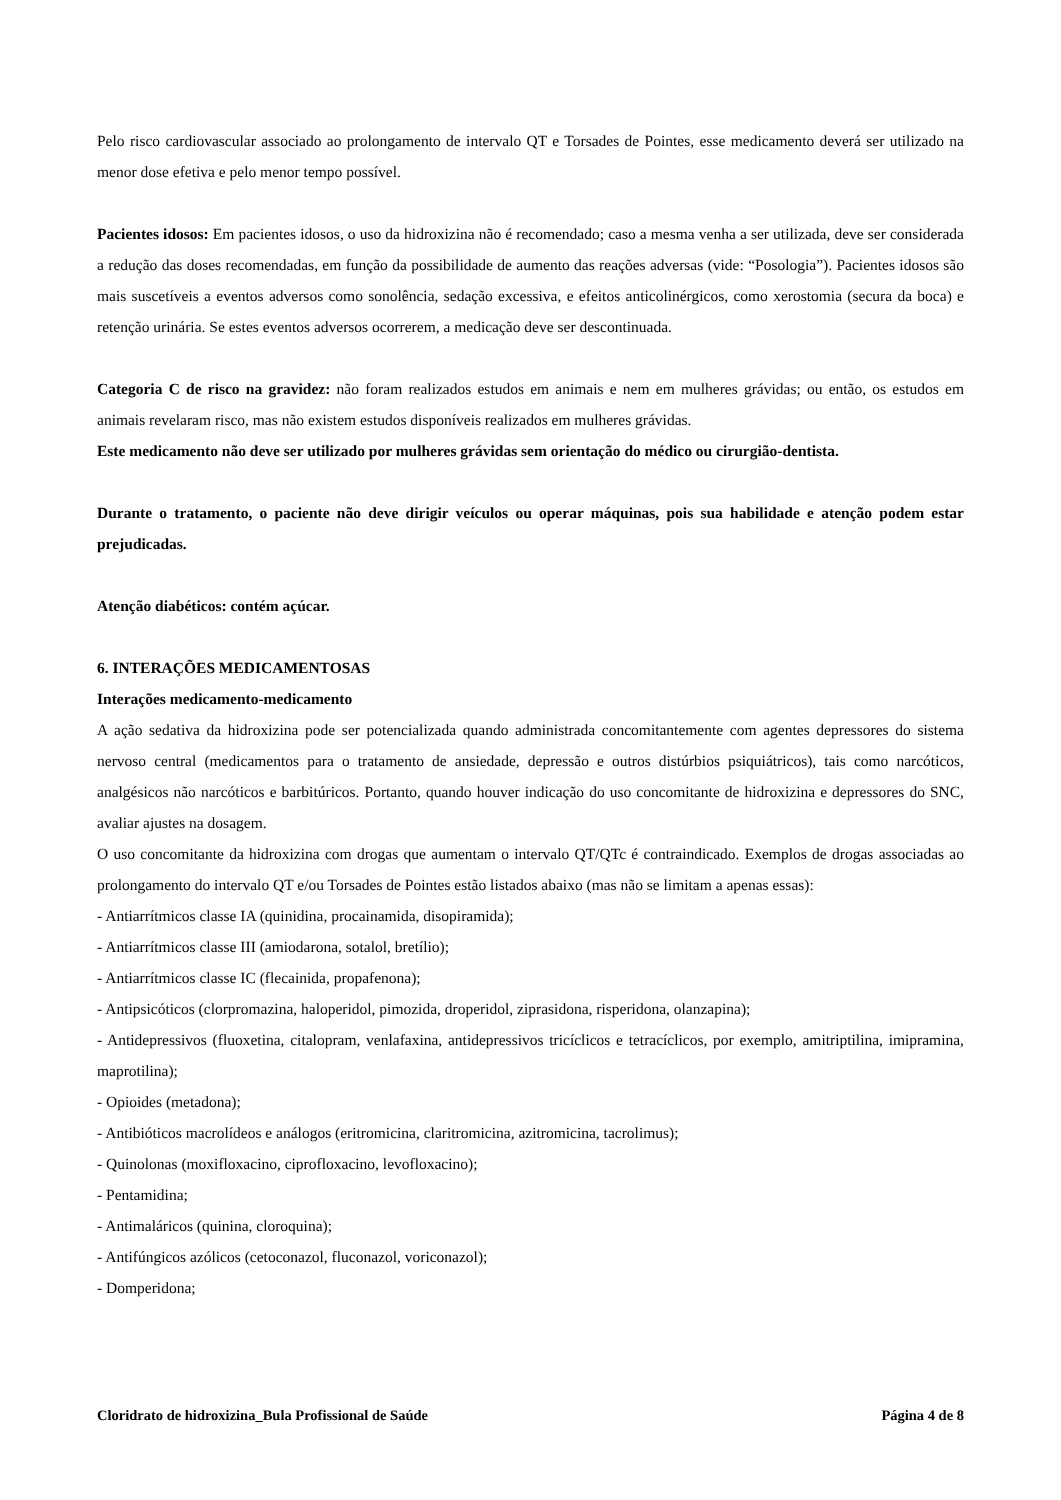Pelo risco cardiovascular associado ao prolongamento de intervalo QT e Torsades de Pointes, esse medicamento deverá ser utilizado na menor dose efetiva e pelo menor tempo possível.
Pacientes idosos: Em pacientes idosos, o uso da hidroxizina não é recomendado; caso a mesma venha a ser utilizada, deve ser considerada a redução das doses recomendadas, em função da possibilidade de aumento das reações adversas (vide: “Posologia”). Pacientes idosos são mais suscetíveis a eventos adversos como sonolência, sedação excessiva, e efeitos anticolinérgicos, como xerostomia (secura da boca) e retenção urinária. Se estes eventos adversos ocorrerem, a medicação deve ser descontinuada.
Categoria C de risco na gravidez: não foram realizados estudos em animais e nem em mulheres grávidas; ou então, os estudos em animais revelaram risco, mas não existem estudos disponíveis realizados em mulheres grávidas.
Este medicamento não deve ser utilizado por mulheres grávidas sem orientação do médico ou cirurgião-dentista.
Durante o tratamento, o paciente não deve dirigir veículos ou operar máquinas, pois sua habilidade e atenção podem estar prejudicadas.
Atenção diabéticos: contém açúcar.
6. INTERAÇÕES MEDICAMENTOSAS
Interações medicamento-medicamento
A ação sedativa da hidroxizina pode ser potencializada quando administrada concomitantemente com agentes depressores do sistema nervoso central (medicamentos para o tratamento de ansiedade, depressão e outros distúrbios psiquiátricos), tais como narcóticos, analgésicos não narcóticos e barbitúricos. Portanto, quando houver indicação do uso concomitante de hidroxizina e depressores do SNC, avaliar ajustes na dosagem.
O uso concomitante da hidroxizina com drogas que aumentam o intervalo QT/QTc é contraindicado. Exemplos de drogas associadas ao prolongamento do intervalo QT e/ou Torsades de Pointes estão listados abaixo (mas não se limitam a apenas essas):
- Antiarrítmicos classe IA (quinidina, procainamida, disopiramida);
- Antiarrítmicos classe III (amiodarona, sotalol, bretílio);
- Antiarrítmicos classe IC (flecainida, propafenona);
- Antipsicóticos (clorpromazina, haloperidol, pimozida, droperidol, ziprasidona, risperidona, olanzapina);
- Antidepressivos (fluoxetina, citalopram, venlafaxina, antidepressivos tricíclicos e tetracíclicos, por exemplo, amitriptilina, imipramina, maprotilina);
- Opioides (metadona);
- Antibióticos macrolídeos e análogos (eritromicina, claritromicina, azitromicina, tacrolimus);
- Quinolonas (moxifloxacino, ciprofloxacino, levofloxacino);
- Pentamidina;
- Antimaláricos (quinina, cloroquina);
- Antifúngicos azólicos (cetoconazol, fluconazol, voriconazol);
- Domperidona;
Cloridrato de hidroxizina_Bula Profissional de Saúde Página 4 de 8